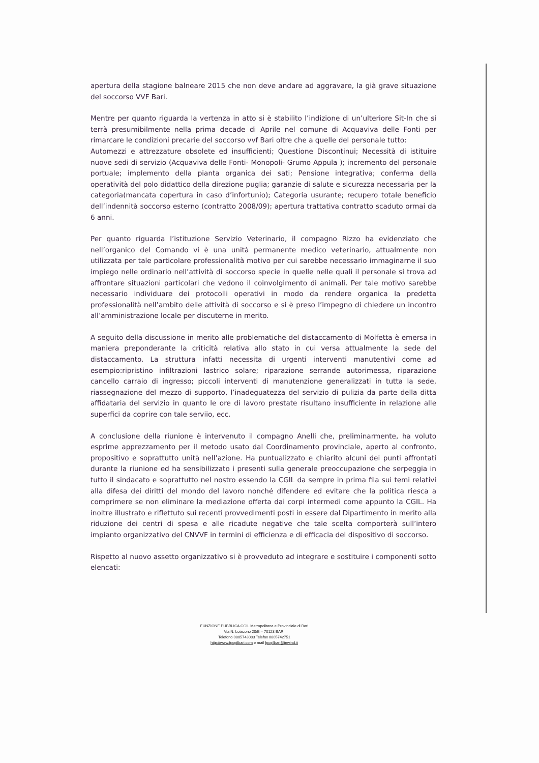apertura della stagione balneare 2015 che non deve andare ad aggravare, la già grave situazione del soccorso VVF Bari.
Mentre per quanto riguarda la vertenza in atto si è stabilito l’indizione di un’ulteriore Sit-In che si terrà presumibilmente nella prima decade di Aprile nel comune di Acquaviva delle Fonti per rimarcare le condizioni precarie del soccorso vvf Bari oltre che a quelle del personale tutto:
Automezzi e attrezzature obsolete ed insufficienti; Questione Discontinui; Necessità di istituire nuove sedi di servizio (Acquaviva delle Fonti- Monopoli- Grumo Appula ); incremento del personale portuale; implemento della pianta organica dei sati; Pensione integrativa; conferma della operatività del polo didattico della direzione puglia; garanzie di salute e sicurezza necessaria per la categoria(mancata copertura in caso d’infortunio); Categoria usurante; recupero totale beneficio dell’indennità soccorso esterno (contratto 2008/09); apertura trattativa contratto scaduto ormai da 6 anni.
Per quanto riguarda l’istituzione Servizio Veterinario, il compagno Rizzo ha evidenziato che nell’organico del Comando vi è una unità permanente medico veterinario, attualmente non utilizzata per tale particolare professionalità motivo per cui sarebbe necessario immaginarne il suo impiego nelle ordinario nell’attività di soccorso specie in quelle nelle quali il personale si trova ad affrontare situazioni particolari che vedono il coinvolgimento di animali. Per tale motivo sarebbe necessario individuare dei protocolli operativi in modo da rendere organica la predetta professionalità nell’ambito delle attività di soccorso e si è preso l’impegno di chiedere un incontro all’amministrazione locale per discuterne in merito.
A seguito della discussione in merito alle problematiche del distaccamento di Molfetta è emersa in maniera preponderante la criticità relativa allo stato in cui versa attualmente la sede del distaccamento. La struttura infatti necessita di urgenti interventi manutentivi come ad esempio:ripristino infiltrazioni lastrico solare; riparazione serrande autorimessa, riparazione cancello carraio di ingresso; piccoli interventi di manutenzione generalizzati in tutta la sede, riassegnazione del mezzo di supporto, l’inadeguatezza del servizio di pulizia da parte della ditta affidataria del servizio in quanto le ore di lavoro prestate risultano insufficiente in relazione alle superfici da coprire con tale serviio, ecc.
A conclusione della riunione è intervenuto il compagno Anelli che, preliminarmente, ha voluto esprime apprezzamento per il metodo usato dal Coordinamento provinciale, aperto al confronto, propositivo e soprattutto unità nell’azione. Ha puntualizzato e chiarito alcuni dei punti affrontati durante la riunione ed ha sensibilizzato i presenti sulla generale preoccupazione che serpeggia in tutto il sindacato e soprattutto nel nostro essendo la CGIL da sempre in prima fila sui temi relativi alla difesa dei diritti del mondo del lavoro nonché difendere ed evitare che la politica riesca a comprimere se non eliminare la mediazione offerta dai corpi intermedi come appunto la CGIL. Ha inoltre illustrato e riflettuto sui recenti provvedimenti posti in essere dal Dipartimento in merito alla riduzione dei centri di spesa e alle ricadute negative che tale scelta comporterà sull’intero impianto organizzativo del CNVVF in termini di efficienza e di efficacia del dispositivo di soccorso.
Rispetto al nuovo assetto organizzativo si è provveduto ad integrare e sostituire i componenti sotto elencati:
FUNZIONE PUBBLICA CGIL Metropolitana e Provinciale di Bari
Via N. Loiacono 20/B – 70123 BARI
Telefono 0805743083 Telefax 0805742751
http://www.fpcgilbari.com e mail fpcgilbari@inwind.it